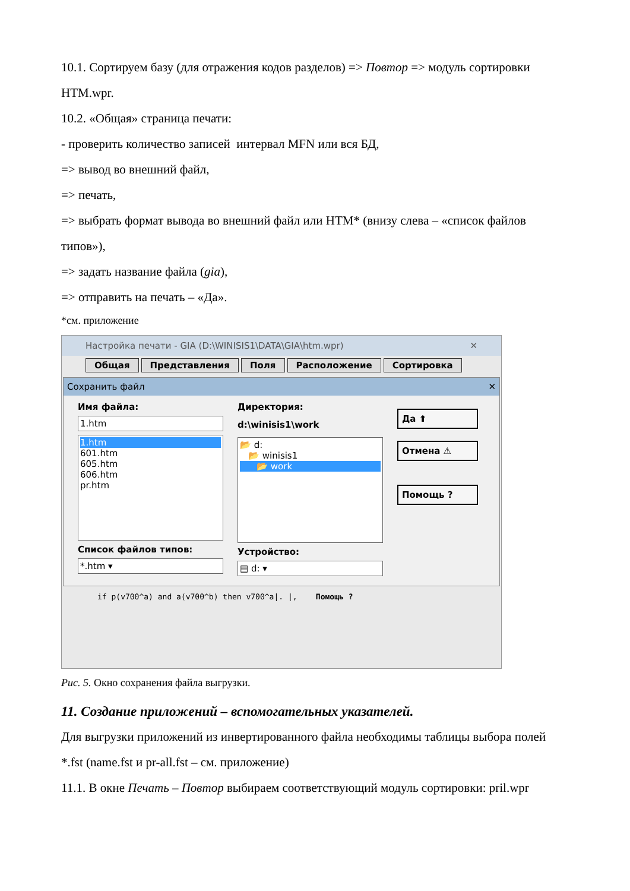10.1. Сортируем базу (для отражения кодов разделов) => Повтор => модуль сортировки HTM.wpr.
10.2. «Общая» страница печати:
- проверить количество записей интервал MFN или вся БД,
=> вывод во внешний файл,
=> печать,
=> выбрать формат вывода во внешний файл или HTM* (внизу слева – «список файлов типов»),
=> задать название файла (gia),
=> отправить на печать – «Да».
*см. приложение
Настройка печати - GIA (D:\WINISIS1\DATA\GIA\htm.wpr) ✕
Общая Представления Поля Расположение Сортировка
Сохранить файл ✕
Имя файла:
1.htm
1.htm
601.htm
605.htm
606.htm
pr.htm
Список файлов типов:
*.htm ▾
Директория:
d:\winisis1\work
📂 d:
📂 winisis1
📂 work
Устройство:
▤ d: ▾
Да ⬆
Отмена ⚠
Помощь ?
if p(v700^a) and a(v700^b) then v700^a|. |, Помощь ?
Рис. 5. Окно сохранения файла выгрузки.
11. Создание приложений – вспомогательных указателей.
Для выгрузки приложений из инвертированного файла необходимы таблицы выбора полей *.fst (name.fst и pr-all.fst – см. приложение)
11.1. В окне Печать – Повтор выбираем соответствующий модуль сортировки: pril.wpr